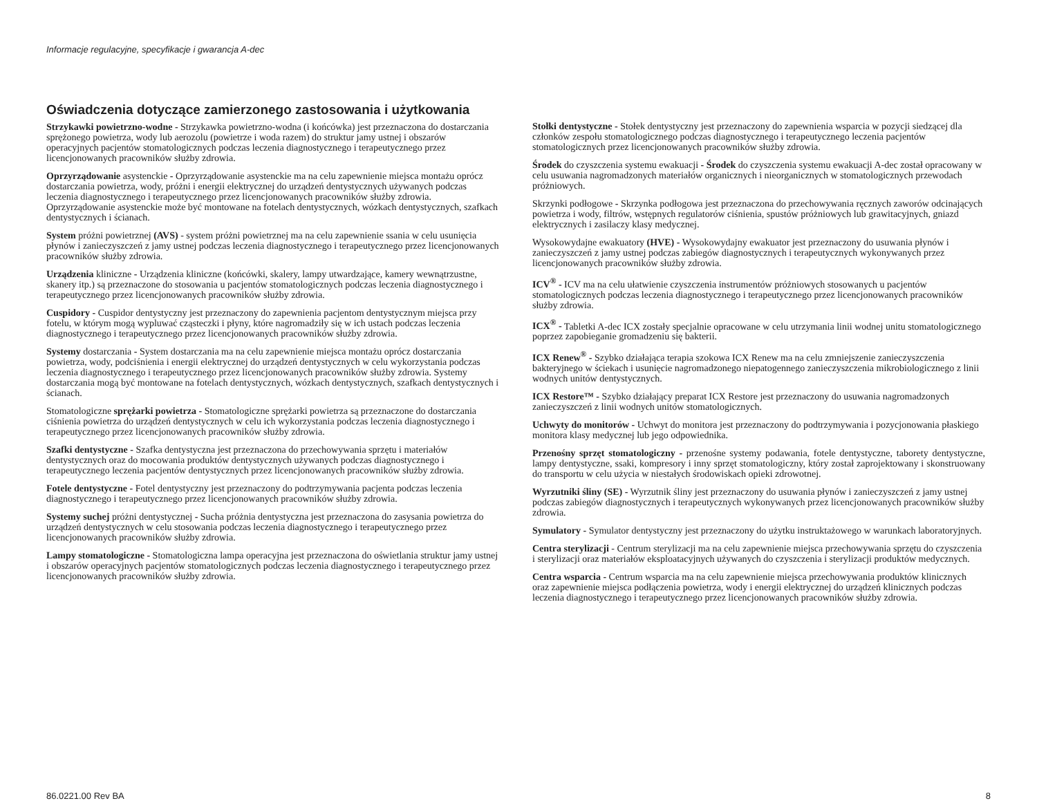Informacje regulacyjne, specyfikacje i gwarancja A-dec
Oświadczenia dotyczące zamierzonego zastosowania i użytkowania
Strzykawki powietrzno-wodne - Strzykawka powietrzno-wodna (i końcówka) jest przeznaczona do dostarczania sprężonego powietrza, wody lub aerozolu (powietrze i woda razem) do struktur jamy ustnej i obszarów operacyjnych pacjentów stomatologicznych podczas leczenia diagnostycznego i terapeutycznego przez licencjonowanych pracowników służby zdrowia.
Oprzyrządowanie asystenckie - Oprzyrządowanie asystenckie ma na celu zapewnienie miejsca montażu oprócz dostarczania powietrza, wody, próżni i energii elektrycznej do urządzeń dentystycznych używanych podczas leczenia diagnostycznego i terapeutycznego przez licencjonowanych pracowników służby zdrowia. Oprzyrządowanie asystenckie może być montowane na fotelach dentystycznych, wózkach dentystycznych, szafkach dentystycznych i ścianach.
System próżni powietrznej (AVS) - system próżni powietrznej ma na celu zapewnienie ssania w celu usunięcia płynów i zanieczyszczeń z jamy ustnej podczas leczenia diagnostycznego i terapeutycznego przez licencjonowanych pracowników służby zdrowia.
Urządzenia kliniczne - Urządzenia kliniczne (końcówki, skalery, lampy utwardzające, kamery wewnątrzustne, skanery itp.) są przeznaczone do stosowania u pacjentów stomatologicznych podczas leczenia diagnostycznego i terapeutycznego przez licencjonowanych pracowników służby zdrowia.
Cuspidory - Cuspidor dentystyczny jest przeznaczony do zapewnienia pacjentom dentystycznym miejsca przy fotelu, w którym mogą wypluwać cząsteczki i płyny, które nagromadziły się w ich ustach podczas leczenia diagnostycznego i terapeutycznego przez licencjonowanych pracowników służby zdrowia.
Systemy dostarczania - System dostarczania ma na celu zapewnienie miejsca montażu oprócz dostarczania powietrza, wody, podciśnienia i energii elektrycznej do urządzeń dentystycznych w celu wykorzystania podczas leczenia diagnostycznego i terapeutycznego przez licencjonowanych pracowników służby zdrowia. Systemy dostarczania mogą być montowane na fotelach dentystycznych, wózkach dentystycznych, szafkach dentystycznych i ścianach.
Stomatologiczne sprężarki powietrza - Stomatologiczne sprężarki powietrza są przeznaczone do dostarczania ciśnienia powietrza do urządzeń dentystycznych w celu ich wykorzystania podczas leczenia diagnostycznego i terapeutycznego przez licencjonowanych pracowników służby zdrowia.
Szafki dentystyczne - Szafka dentystyczna jest przeznaczona do przechowywania sprzętu i materiałów dentystycznych oraz do mocowania produktów dentystycznych używanych podczas diagnostycznego i terapeutycznego leczenia pacjentów dentystycznych przez licencjonowanych pracowników służby zdrowia.
Fotele dentystyczne - Fotel dentystyczny jest przeznaczony do podtrzymywania pacjenta podczas leczenia diagnostycznego i terapeutycznego przez licencjonowanych pracowników służby zdrowia.
Systemy suchej próżni dentystycznej - Sucha próżnia dentystyczna jest przeznaczona do zasysania powietrza do urządzeń dentystycznych w celu stosowania podczas leczenia diagnostycznego i terapeutycznego przez licencjonowanych pracowników służby zdrowia.
Lampy stomatologiczne - Stomatologiczna lampa operacyjna jest przeznaczona do oświetlania struktur jamy ustnej i obszarów operacyjnych pacjentów stomatologicznych podczas leczenia diagnostycznego i terapeutycznego przez licencjonowanych pracowników służby zdrowia.
Stołki dentystyczne - Stołek dentystyczny jest przeznaczony do zapewnienia wsparcia w pozycji siedzącej dla członków zespołu stomatologicznego podczas diagnostycznego i terapeutycznego leczenia pacjentów stomatologicznych przez licencjonowanych pracowników służby zdrowia.
Środek do czyszczenia systemu ewakuacji - Środek do czyszczenia systemu ewakuacji A-dec został opracowany w celu usuwania nagromadzonych materiałów organicznych i nieorganicznych w stomatologicznych przewodach próżniowych.
Skrzynki podłogowe - Skrzynka podłogowa jest przeznaczona do przechowywania ręcznych zaworów odcinających powietrza i wody, filtrów, wstępnych regulatorów ciśnienia, spustów próżniowych lub grawitacyjnych, gniazd elektrycznych i zasilaczy klasy medycznej.
Wysokowydajne ewakuatory (HVE) - Wysokowydajny ewakuator jest przeznaczony do usuwania płynów i zanieczyszczeń z jamy ustnej podczas zabiegów diagnostycznych i terapeutycznych wykonywanych przez licencjonowanych pracowników służby zdrowia.
ICV<sup>®</sup> - ICV ma na celu ułatwienie czyszczenia instrumentów próżniowych stosowanych u pacjentów stomatologicznych podczas leczenia diagnostycznego i terapeutycznego przez licencjonowanych pracowników służby zdrowia.
ICX<sup>®</sup> - Tabletki A-dec ICX zostały specjalnie opracowane w celu utrzymania linii wodnej unitu stomatologicznego poprzez zapobieganie gromadzeniu się bakterii.
ICX Renew<sup>®</sup> - Szybko działająca terapia szokowa ICX Renew ma na celu zmniejszenie zanieczyszczenia bakteryjnego w ściekach i usunięcie nagromadzonego niepatogennego zanieczyszczenia mikrobiologicznego z linii wodnych unitów dentystycznych.
ICX Restore™ - Szybko działający preparat ICX Restore jest przeznaczony do usuwania nagromadzonych zanieczyszczeń z linii wodnych unitów stomatologicznych.
Uchwyty do monitorów - Uchwyt do monitora jest przeznaczony do podtrzymywania i pozycjonowania płaskiego monitora klasy medycznej lub jego odpowiednika.
Przenośny sprzęt stomatologiczny - przenośne systemy podawania, fotele dentystyczne, taborety dentystyczne, lampy dentystyczne, ssaki, kompresory i inny sprzęt stomatologiczny, który został zaprojektowany i skonstruowany do transportu w celu użycia w niestałych środowiskach opieki zdrowotnej.
Wyrzutniki śliny (SE) - Wyrzutnik śliny jest przeznaczony do usuwania płynów i zanieczyszczeń z jamy ustnej podczas zabiegów diagnostycznych i terapeutycznych wykonywanych przez licencjonowanych pracowników służby zdrowia.
Symulatory - Symulator dentystyczny jest przeznaczony do użytku instruktażowego w warunkach laboratoryjnych.
Centra sterylizacji - Centrum sterylizacji ma na celu zapewnienie miejsca przechowywania sprzętu do czyszczenia i sterylizacji oraz materiałów eksploatacyjnych używanych do czyszczenia i sterylizacji produktów medycznych.
Centra wsparcia - Centrum wsparcia ma na celu zapewnienie miejsca przechowywania produktów klinicznych oraz zapewnienie miejsca podłączenia powietrza, wody i energii elektrycznej do urządzeń klinicznych podczas leczenia diagnostycznego i terapeutycznego przez licencjonowanych pracowników służby zdrowia.
86.0221.00 Rev BA 8